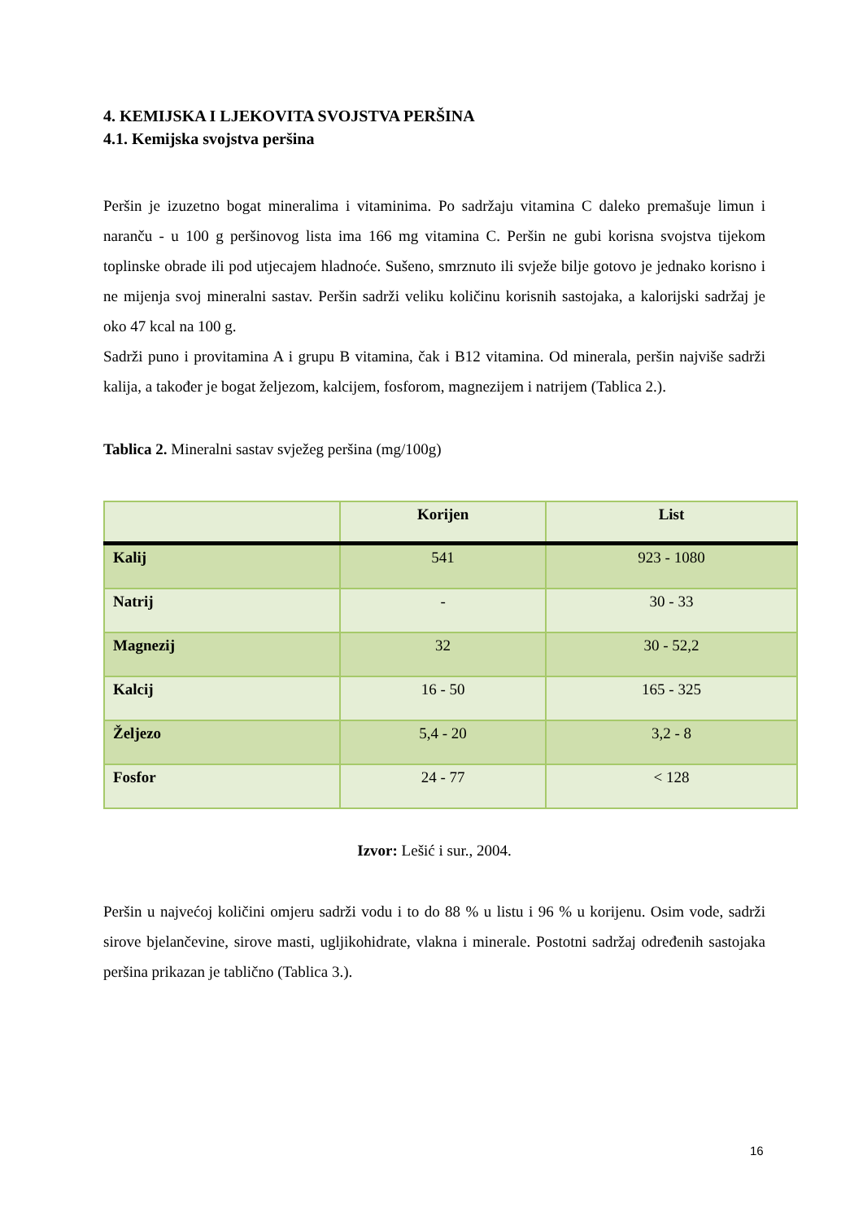4. KEMIJSKA I LJEKOVITA SVOJSTVA PERŠINA
4.1. Kemijska svojstva peršina
Peršin je izuzetno bogat mineralima i vitaminima. Po sadržaju vitamina C daleko premašuje limun i naranču - u 100 g peršinovog lista ima 166 mg vitamina C. Peršin ne gubi korisna svojstva tijekom toplinske obrade ili pod utjecajem hladnoće. Sušeno, smrznuto ili svježe bilje gotovo je jednako korisno i ne mijenja svoj mineralni sastav. Peršin sadrži veliku količinu korisnih sastojaka, a kalorijski sadržaj je oko 47 kcal na 100 g.
Sadrži puno i provitamina A i grupu B vitamina, čak i B12 vitamina. Od minerala, peršin najviše sadrži kalija, a također je bogat željezom, kalcijem, fosforom, magnezijem i natrijem (Tablica 2.).
Tablica 2. Mineralni sastav svježeg peršina (mg/100g)
| | Korijen | List |
| --- | --- | --- |
| Kalij | 541 | 923 - 1080 |
| Natrij | - | 30 - 33 |
| Magnezij | 32 | 30 - 52,2 |
| Kalcij | 16 - 50 | 165 - 325 |
| Željezo | 5,4 - 20 | 3,2 - 8 |
| Fosfor | 24 - 77 | < 128 |
Izvor: Lešić i sur., 2004.
Peršin u najvećoj količini omjeru sadrži vodu i to do 88 % u listu i 96 % u korijenu. Osim vode, sadrži sirove bjelančevine, sirove masti, ugljikohidrate, vlakna i minerale. Postotni sadržaj određenih sastojaka peršina prikazan je tablično (Tablica 3.).
16